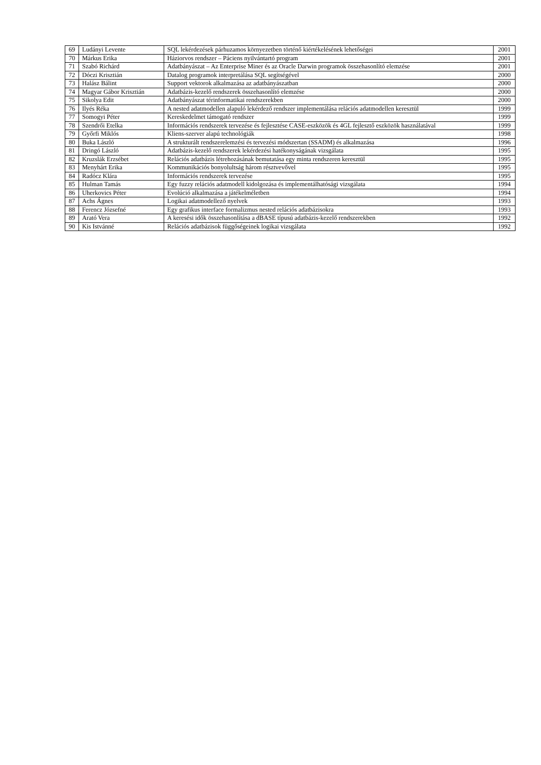| 69 | Ludányi Levente | SQL lekérdezések párhuzamos környezetben történő kiértékelésének lehetőségei | 2001 |
| 70 | Márkus Erika | Háziorvos rendszer – Páciens nyilvántartó program | 2001 |
| 71 | Szabó Richárd | Adatbányászat – Az Enterprise Miner és az Oracle Darwin programok összehasonlító elemzése | 2001 |
| 72 | Dóczi Krisztián | Datalog programok interpretálása SQL segítségével | 2000 |
| 73 | Halász Bálint | Support vektorok alkalmazása az adatbányászatban | 2000 |
| 74 | Magyar Gábor Krisztián | Adatbázis-kezelő rendszerek összehasonlító elemzése | 2000 |
| 75 | Sikolya Edit | Adatbányászat térinformatikai rendszerekben | 2000 |
| 76 | Ilyés Réka | A nested adatmodellen alapuló lekérdező rendszer implementálása relációs adatmodellen keresztül | 1999 |
| 77 | Somogyi Péter | Kereskedelmet támogató rendszer | 1999 |
| 78 | Szendrői Etelka | Információs rendszerek tervezése és fejlesztése CASE-eszközök és 4GL fejlesztő eszközök használatával | 1999 |
| 79 | Győrfi Miklós | Kliens-szerver alapú technológiák | 1998 |
| 80 | Buka László | A strukturált rendszerelemzési és tervezési módszertan (SSADM) és alkalmazása | 1996 |
| 81 | Dringó László | Adatbázis-kezelő rendszerek lekérdezési hatékonyságának vizsgálata | 1995 |
| 82 | Kruzslák Erzsébet | Relációs adatbázis létrehozásának bemutatása egy minta rendszeren keresztül | 1995 |
| 83 | Menyhárt Erika | Kommunikációs bonyolultság három résztvevővel | 1995 |
| 84 | Radócz Klára | Információs rendszerek tervezése | 1995 |
| 85 | Hulman Tamás | Egy fuzzy relációs adatmodell kidolgozása és implementálhatósági vizsgálata | 1994 |
| 86 | Uherkovics Péter | Evolúció alkalmazása a játékelméletben | 1994 |
| 87 | Achs Ágnes | Logikai adatmodellező nyelvek | 1993 |
| 88 | Ferencz Józsefné | Egy grafikus interface formalizmus nested relációs adatbázisokra | 1993 |
| 89 | Arató Vera | A keresési idők összehasonlítása a dBASE típusú adatbázis-kezelő rendszerekben | 1992 |
| 90 | Kis Istvánné | Relációs adatbázisok függőségeinek logikai vizsgálata | 1992 |